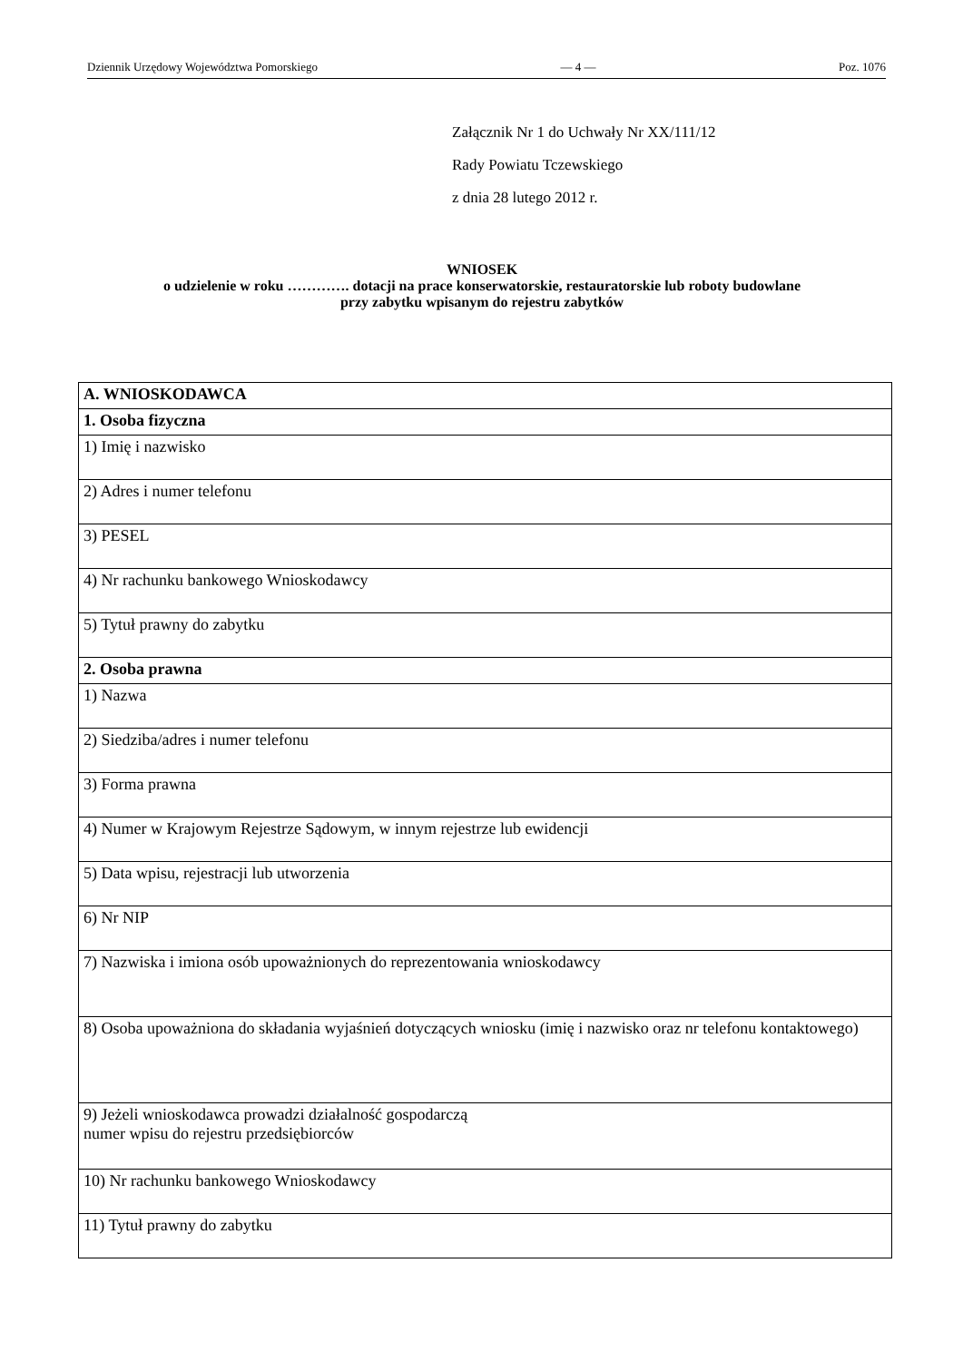Dziennik Urzędowy Województwa Pomorskiego — 4 — Poz. 1076
Załącznik Nr 1 do Uchwały Nr XX/111/12
Rady Powiatu Tczewskiego
z dnia 28 lutego 2012 r.
WNIOSEK
o udzielenie w roku …………. dotacji na prace konserwatorskie, restauratorskie lub roboty budowlane
przy zabytku wpisanym do rejestru zabytków
| A. WNIOSKODAWCA |
| 1. Osoba fizyczna |
| 1) Imię i nazwisko |
| 2) Adres i numer telefonu |
| 3) PESEL |
| 4) Nr rachunku bankowego Wnioskodawcy |
| 5) Tytuł prawny do zabytku |
| 2. Osoba prawna |
| 1) Nazwa |
| 2) Siedziba/adres i numer telefonu |
| 3) Forma prawna |
| 4) Numer w Krajowym Rejestrze Sądowym, w innym rejestrze lub ewidencji |
| 5) Data wpisu, rejestracji lub utworzenia |
| 6) Nr NIP |
| 7) Nazwiska i imiona osób upoważnionych do reprezentowania wnioskodawcy |
| 8) Osoba upoważniona do składania wyjaśnień dotyczących wniosku (imię i nazwisko oraz nr telefonu kontaktowego) |
| 9) Jeżeli wnioskodawca prowadzi działalność gospodarczą numer wpisu do rejestru przedsiębiorców |
| 10) Nr rachunku bankowego Wnioskodawcy |
| 11) Tytuł prawny do zabytku |